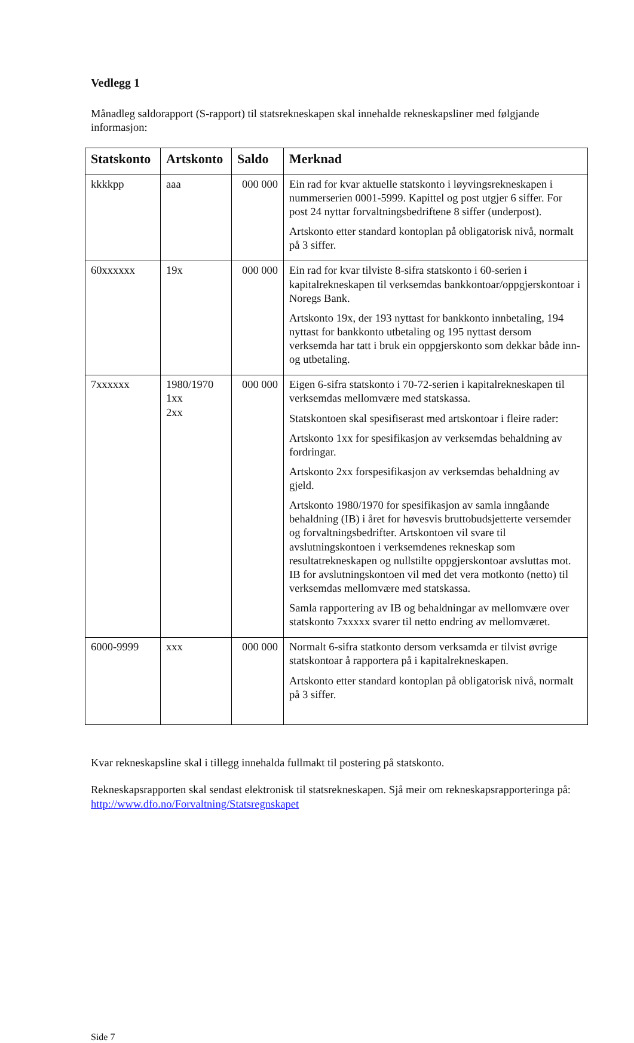Vedlegg 1
Månadleg saldorapport (S-rapport) til statsrekneskapen skal innehalde rekneskapsliner med følgjande informasjon:
| Statskonto | Artskonto | Saldo | Merknad |
| --- | --- | --- | --- |
| kkkkpp | aaa | 000 000 | Ein rad for kvar aktuelle statskonto i løyvingsrekneskapen i nummerserien 0001-5999. Kapittel og post utgjer 6 siffer. For post 24 nyttar forvaltningsbedriftene 8 siffer (underpost). Artskonto etter standard kontoplan på obligatorisk nivå, normalt på 3 siffer. |
| 60xxxxxx | 19x | 000 000 | Ein rad for kvar tilviste 8-sifra statskonto i 60-serien i kapitalrekneskapen til verksemdas bankkontoar/oppgjerskontoar i Noregs Bank. Artskonto 19x, der 193 nyttast for bankkonto innbetaling, 194 nyttast for bankkonto utbetaling og 195 nyttast dersom verksemda har tatt i bruk ein oppgjerskonto som dekkar både inn- og utbetaling. |
| 7xxxxxx | 1980/1970 1xx 2xx | 000 000 | Eigen 6-sifra statskonto i 70-72-serien i kapitalrekneskapen til verksemdas mellomvære med statskassa. Statskontoen skal spesifiserast med artskontoar i fleire rader: Artskonto 1xx for spesifikasjon av verksemdas behaldning av fordringar. Artskonto 2xx forspesifikasjon av verksemdas behaldning av gjeld. Artskonto 1980/1970 for spesifikasjon av samla inngåande behaldning (IB) i året for høvesvis bruttobudsjetterte versemder og forvaltningsbedrifter. Artskontoen vil svare til avslutningskontoen i verksemdenes rekneskap som resultatrekneskapen og nullstilte oppgjerskontoar avsluttas mot. IB for avslutningskontoen vil med det vera motkonto (netto) til verksemdas mellomvære med statskassa. Samla rapportering av IB og behaldningar av mellomvære over statskonto 7xxxxx svarer til netto endring av mellomværet. |
| 6000-9999 | xxx | 000 000 | Normalt 6-sifra statkonto dersom verksamda er tilvist øvrige statskontoar å rapportera på i kapitalrekneskapen. Artskonto etter standard kontoplan på obligatorisk nivå, normalt på 3 siffer. |
Kvar rekneskapsline skal i tillegg innehalda fullmakt til postering på statskonto.
Rekneskapsrapporten skal sendast elektronisk til statsrekneskapen. Sjå meir om rekneskapsrapporteringa på: http://www.dfo.no/Forvaltning/Statsregnskapet
Side 7